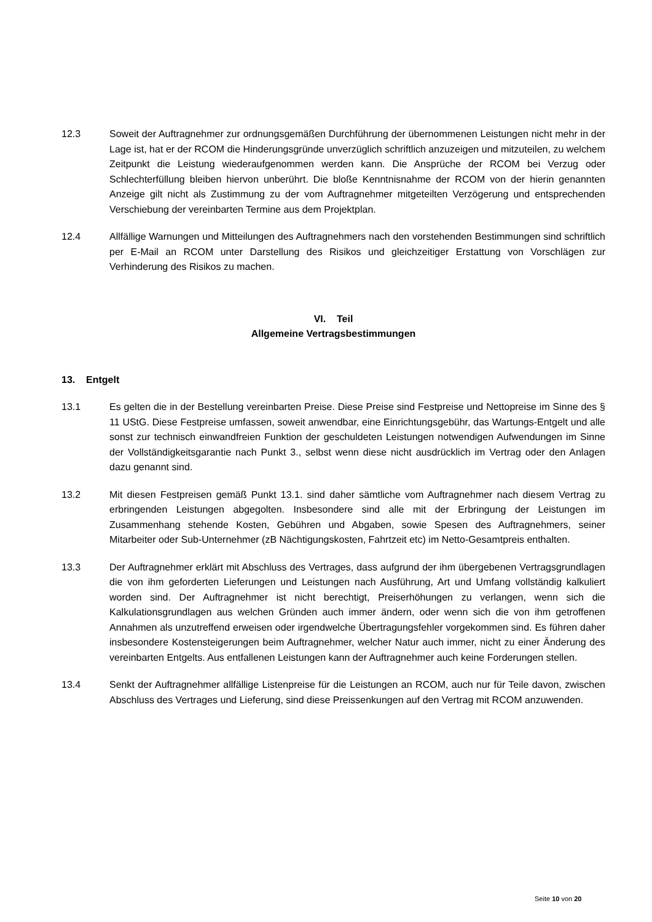12.3 Soweit der Auftragnehmer zur ordnungsgemäßen Durchführung der übernommenen Leistungen nicht mehr in der Lage ist, hat er der RCOM die Hinderungsgründe unverzüglich schriftlich anzuzeigen und mitzuteilen, zu welchem Zeitpunkt die Leistung wiederaufgenommen werden kann. Die Ansprüche der RCOM bei Verzug oder Schlechterfüllung bleiben hiervon unberührt. Die bloße Kenntnisnahme der RCOM von der hierin genannten Anzeige gilt nicht als Zustimmung zu der vom Auftragnehmer mitgeteilten Verzögerung und entsprechenden Verschiebung der vereinbarten Termine aus dem Projektplan.
12.4 Allfällige Warnungen und Mitteilungen des Auftragnehmers nach den vorstehenden Bestimmungen sind schriftlich per E-Mail an RCOM unter Darstellung des Risikos und gleichzeitiger Erstattung von Vorschlägen zur Verhinderung des Risikos zu machen.
VI. Teil
Allgemeine Vertragsbestimmungen
13. Entgelt
13.1 Es gelten die in der Bestellung vereinbarten Preise. Diese Preise sind Festpreise und Nettopreise im Sinne des § 11 UStG. Diese Festpreise umfassen, soweit anwendbar, eine Einrichtungsgebühr, das Wartungs-Entgelt und alle sonst zur technisch einwandfreien Funktion der geschuldeten Leistungen notwendigen Aufwendungen im Sinne der Vollständigkeitsgarantie nach Punkt 3., selbst wenn diese nicht ausdrücklich im Vertrag oder den Anlagen dazu genannt sind.
13.2 Mit diesen Festpreisen gemäß Punkt 13.1. sind daher sämtliche vom Auftragnehmer nach diesem Vertrag zu erbringenden Leistungen abgegolten. Insbesondere sind alle mit der Erbringung der Leistungen im Zusammenhang stehende Kosten, Gebühren und Abgaben, sowie Spesen des Auftragnehmers, seiner Mitarbeiter oder Sub-Unternehmer (zB Nächtigungskosten, Fahrtzeit etc) im Netto-Gesamtpreis enthalten.
13.3 Der Auftragnehmer erklärt mit Abschluss des Vertrages, dass aufgrund der ihm übergebenen Vertragsgrundlagen die von ihm geforderten Lieferungen und Leistungen nach Ausführung, Art und Umfang vollständig kalkuliert worden sind. Der Auftragnehmer ist nicht berechtigt, Preiserhöhungen zu verlangen, wenn sich die Kalkulationsgrundlagen aus welchen Gründen auch immer ändern, oder wenn sich die von ihm getroffenen Annahmen als unzutreffend erweisen oder irgendwelche Übertragungsfehler vorgekommen sind. Es führen daher insbesondere Kostensteigerungen beim Auftragnehmer, welcher Natur auch immer, nicht zu einer Änderung des vereinbarten Entgelts. Aus entfallenen Leistungen kann der Auftragnehmer auch keine Forderungen stellen.
13.4 Senkt der Auftragnehmer allfällige Listenpreise für die Leistungen an RCOM, auch nur für Teile davon, zwischen Abschluss des Vertrages und Lieferung, sind diese Preissenkungen auf den Vertrag mit RCOM anzuwenden.
Seite 10 von 20